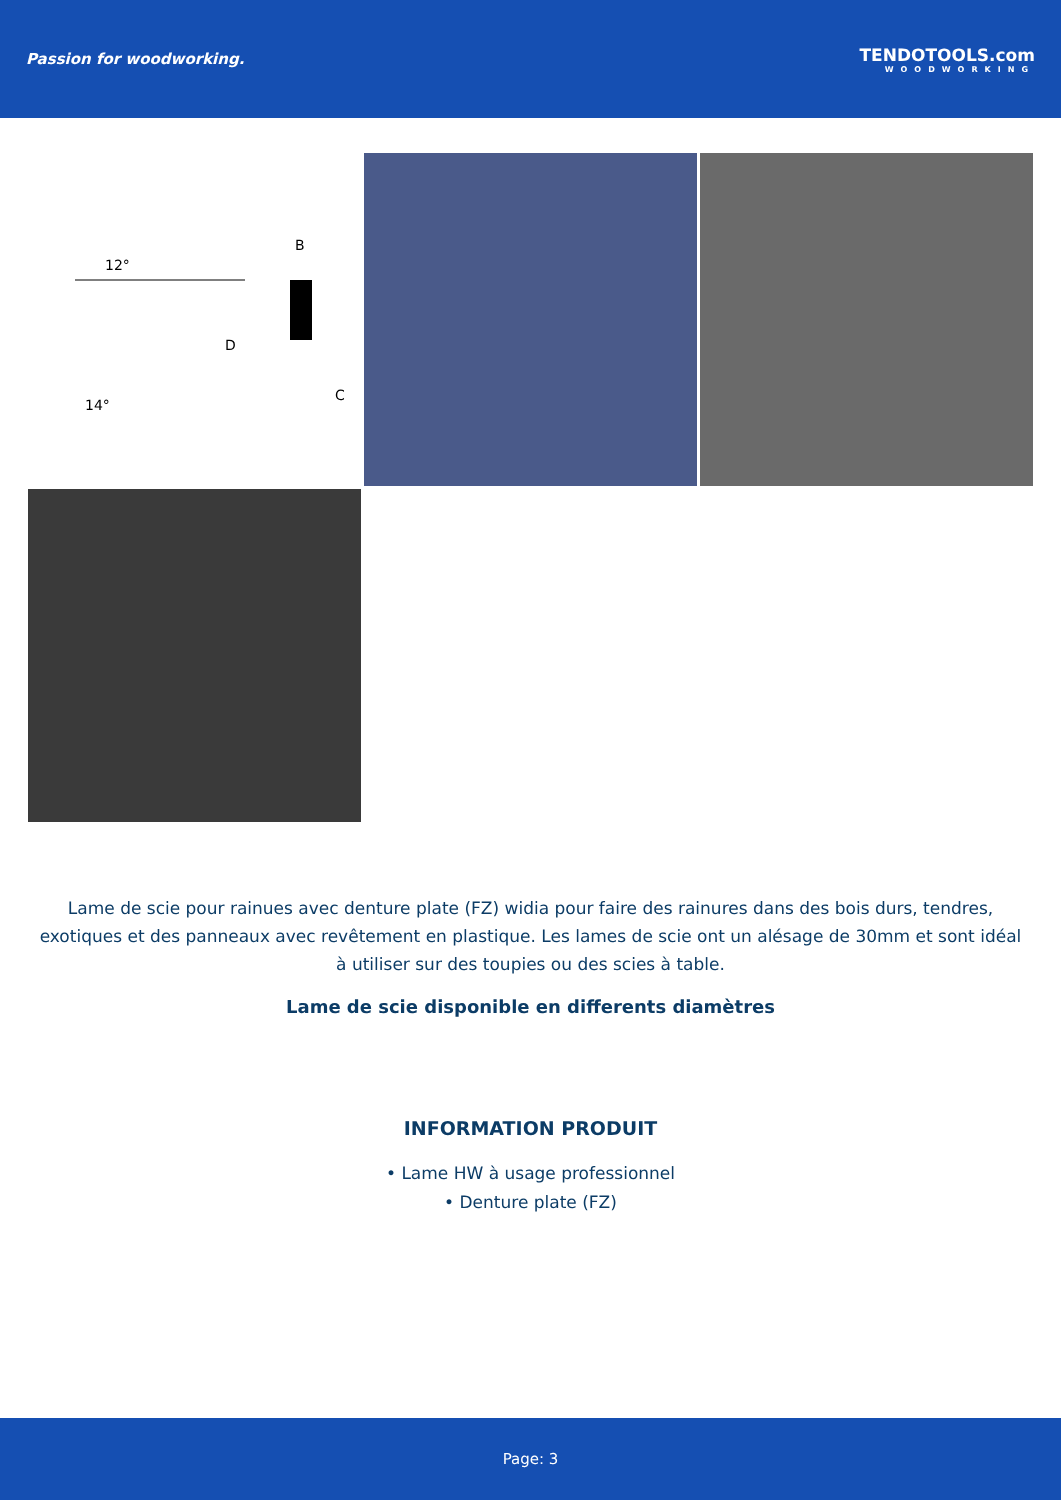Passion for woodworking. TENDOTOOLS.com
WOODWORKING
12°
14°
B
C
D
Lame de scie pour rainues avec denture plate (FZ) widia pour faire des rainures dans des bois durs, tendres, exotiques et des panneaux avec revêtement en plastique. Les lames de scie ont un alésage de 30mm et sont idéal à utiliser sur des toupies ou des scies à table.
Lame de scie disponible en differents diamètres
INFORMATION PRODUIT
• Lame HW à usage professionnel
• Denture plate (FZ)
Page: 3